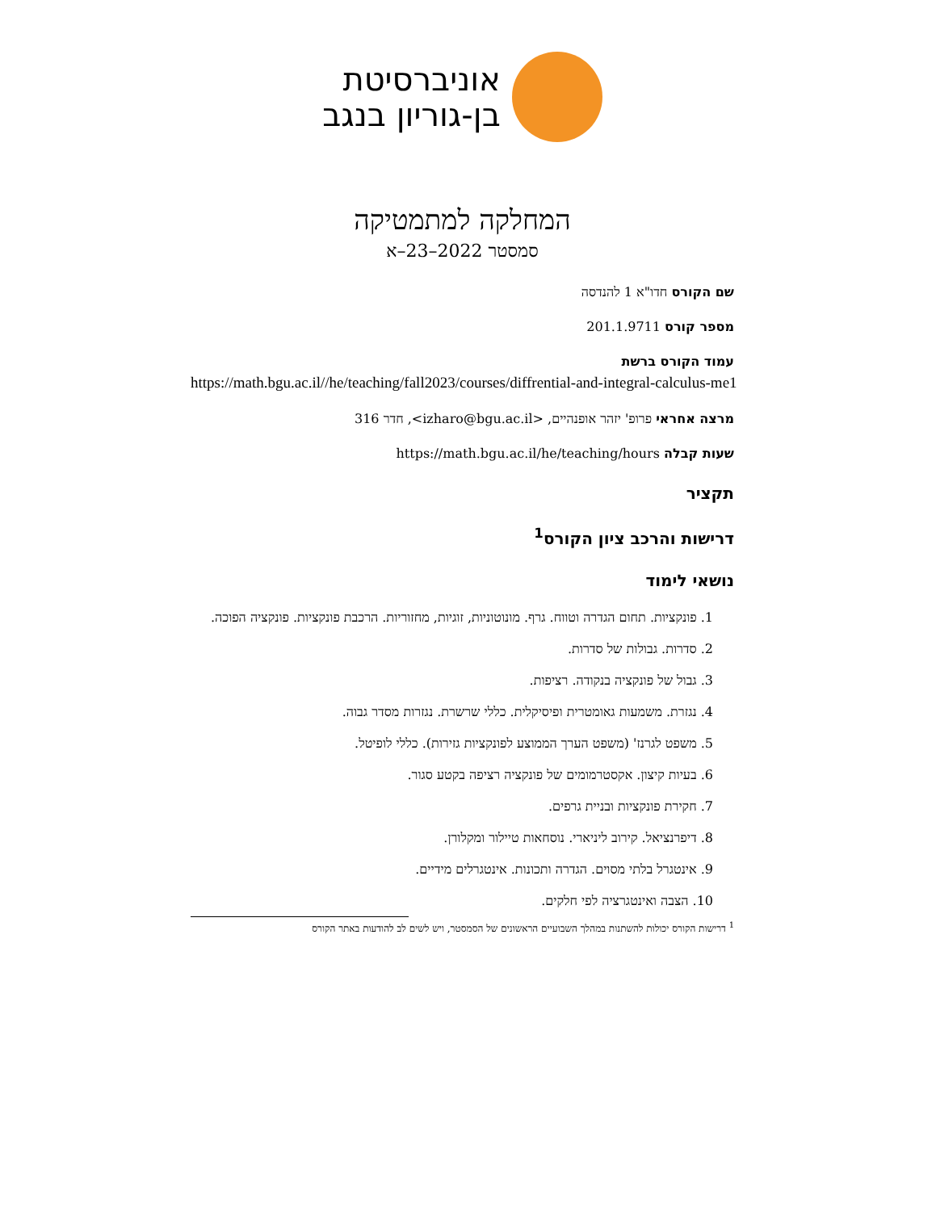אוניברסיטת
בן-גוריון בנגב
המחלקה למתמטיקה
סמסטר 2022–23–א
שם הקורס חדו"א 1 להנדסה
מספר קורס 201.1.9711
עמוד הקורס ברשת
https://math.bgu.ac.il//he/teaching/fall2023/courses/diffrential-and-integral-calculus-me1
מרצה אחראי פרופ' יזהר אופנהיים, <izharo@bgu.ac.il>, חדר 316
שעות קבלה https://math.bgu.ac.il/he/teaching/hours
תקציר
דרישות והרכב ציון הקורס<sup>1</sup>
נושאי לימוד
1. פונקציות. תחום הגדרה וטווח. גרף. מונוטוניות, זוגיות, מחזוריות. הרכבת פונקציות. פונקציה הפוכה.
2. סדרות. גבולות של סדרות.
3. גבול של פונקציה בנקודה. רציפות.
4. נגזרת. משמעות גאומטרית ופיסיקלית. כללי שרשרת. נגזרות מסדר גבוה.
5. משפט לגרנז' (משפט הערך הממוצע לפונקציות גזירות). כללי לופיטל.
6. בעיות קיצון. אקסטרמומים של פונקציה רציפה בקטע סגור.
7. חקירת פונקציות ובניית גרפים.
8. דיפרנציאל. קירוב ליניארי. נוסחאות טיילור ומקלורן.
9. אינטגרל בלתי מסוים. הגדרה ותכונות. אינטגרלים מידיים.
10. הצבה ואינטגרציה לפי חלקים.
<sup>1</sup> דרישות הקורס יכולות להשתנות במהלך השבועיים הראשונים של הסמסטר, ויש לשים לב להודעות באתר הקורס